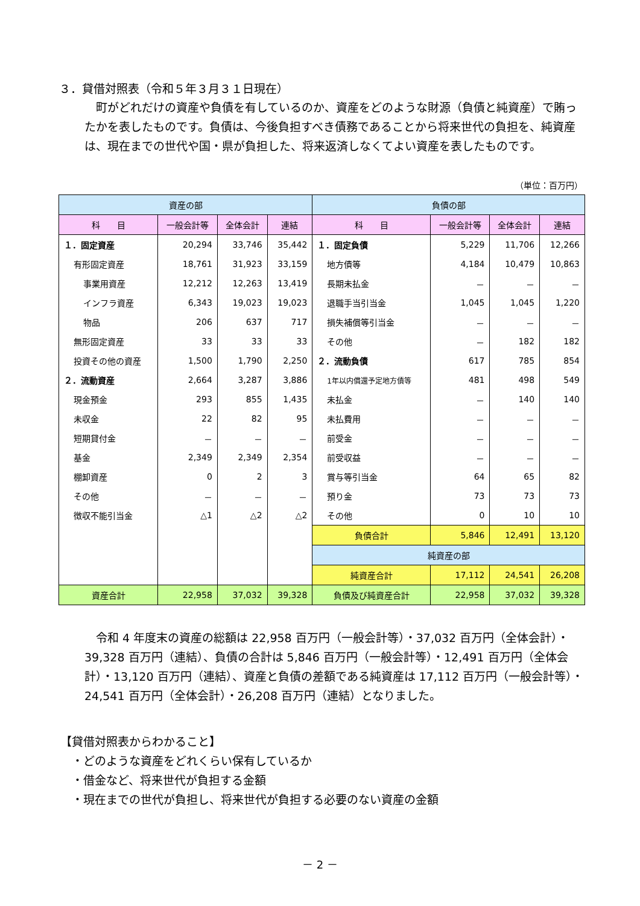３．貸借対照表（令和５年３月３１日現在）
　町がどれだけの資産や負債を有しているのか、資産をどのような財源（負債と純資産）で賄ったかを表したものです。負債は、今後負担すべき債務であることから将来世代の負担を、純資産は、現在までの世代や国・県が負担した、将来返済しなくてよい資産を表したものです。
（単位：百万円）
| 資産の部 | | | | 負債の部 | | | |
| --- | --- | --- | --- | --- | --- | --- | --- |
| 科 目 | 一般会計等 | 全体会計 | 連結 | 科 目 | 一般会計等 | 全体会計 | 連結 |
| １．固定資産 | 20,294 | 33,746 | 35,442 | １．固定負債 | 5,229 | 11,706 | 12,266 |
| 有形固定資産 | 18,761 | 31,923 | 33,159 | 地方債等 | 4,184 | 10,479 | 10,863 |
| 事業用資産 | 12,212 | 12,263 | 13,419 | 長期未払金 | － | － | － |
| インフラ資産 | 6,343 | 19,023 | 19,023 | 退職手当引当金 | 1,045 | 1,045 | 1,220 |
| 物品 | 206 | 637 | 717 | 損失補償等引当金 | － | － | － |
| 無形固定資産 | 33 | 33 | 33 | その他 | － | 182 | 182 |
| 投資その他の資産 | 1,500 | 1,790 | 2,250 | ２．流動負債 | 617 | 785 | 854 |
| ２．流動資産 | 2,664 | 3,287 | 3,886 | 1年以内償還予定地方債等 | 481 | 498 | 549 |
| 現金預金 | 293 | 855 | 1,435 | 未払金 | － | 140 | 140 |
| 未収金 | 22 | 82 | 95 | 未払費用 | － | － | － |
| 短期貸付金 | － | － | － | 前受金 | － | － | － |
| 基金 | 2,349 | 2,349 | 2,354 | 前受収益 | － | － | － |
| 棚卸資産 | 0 | 2 | 3 | 賞与等引当金 | 64 | 65 | 82 |
| その他 | － | － | － | 預り金 | 73 | 73 | 73 |
| 徴収不能引当金 | △1 | △2 | △2 | その他 | 0 | 10 | 10 |
| | | | | 負債合計 | 5,846 | 12,491 | 13,120 |
| | | | | 純資産の部 | | | |
| | | | | 純資産合計 | 17,112 | 24,541 | 26,208 |
| 資産合計 | 22,958 | 37,032 | 39,328 | 負債及び純資産合計 | 22,958 | 37,032 | 39,328 |
　令和 4 年度末の資産の総額は 22,958 百万円（一般会計等）・37,032 百万円（全体会計）・39,328 百万円（連結）、負債の合計は 5,846 百万円（一般会計等）・12,491 百万円（全体会計）・13,120 百万円（連結）、資産と負債の差額である純資産は 17,112 百万円（一般会計等）・24,541 百万円（全体会計）・26,208 百万円（連結）となりました。
【貸借対照表からわかること】
　・どのような資産をどれくらい保有しているか
　・借金など、将来世代が負担する金額
　・現在までの世代が負担し、将来世代が負担する必要のない資産の金額
－ 2 －